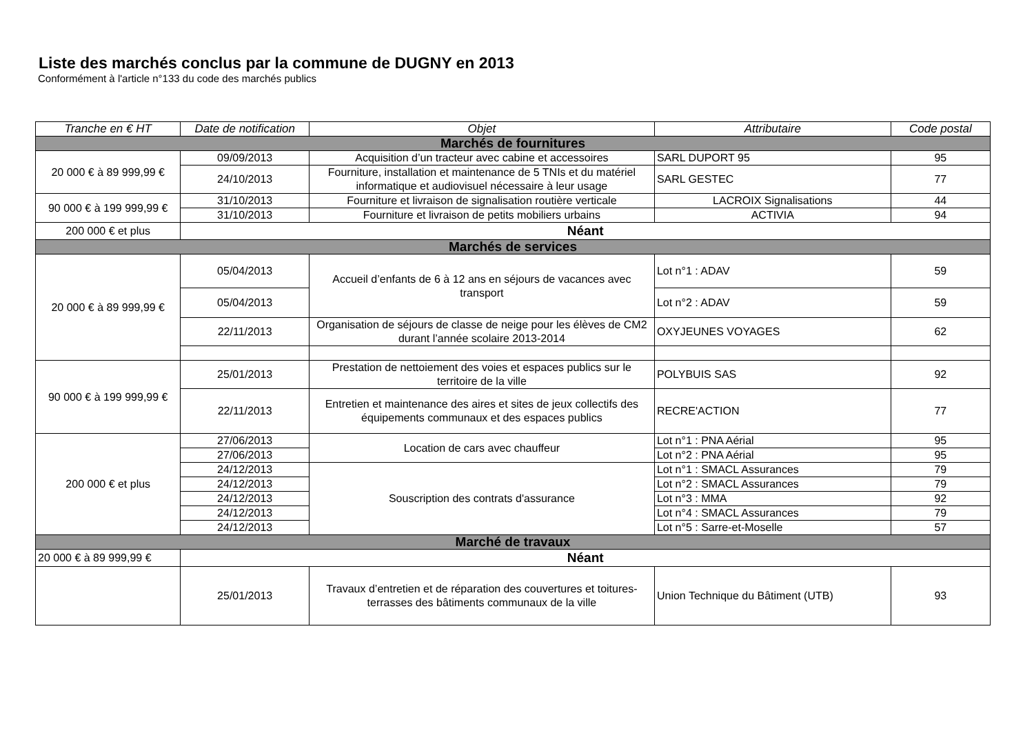Liste des marchés conclus par la commune de DUGNY en 2013
Conformément à l'article n°133 du code des marchés publics
| Tranche en € HT | Date de notification | Objet | Attributaire | Code postal |
| --- | --- | --- | --- | --- |
| Marchés de fournitures | | | | |
| 20 000 € à 89 999,99 € | 09/09/2013 | Acquisition d’un tracteur avec cabine et accessoires | SARL DUPORT 95 | 95 |
| | 24/10/2013 | Fourniture, installation et maintenance de 5 TNIs et du matériel informatique et audiovisuel nécessaire à leur usage | SARL GESTEC | 77 |
| 90 000 € à 199 999,99 € | 31/10/2013 | Fourniture et livraison de signalisation routière verticale | LACROIX Signalisations | 44 |
| | 31/10/2013 | Fourniture et livraison de petits mobiliers urbains | ACTIVIA | 94 |
| 200 000 € et plus | Néant | | | |
| Marchés de services | | | | |
| 20 000 € à 89 999,99 € | 05/04/2013 | Accueil d’enfants de 6 à 12 ans en séjours de vacances avec transport | Lot n°1 : ADAV | 59 |
| | 05/04/2013 | | Lot n°2 : ADAV | 59 |
| | 22/11/2013 | Organisation de séjours de classe de neige pour les élèves de CM2 durant l’année scolaire 2013-2014 | OXYJEUNES VOYAGES | 62 |
| 90 000 € à 199 999,99 € | 25/01/2013 | Prestation de nettoiement des voies et espaces publics sur le territoire de la ville | POLYBUIS SAS | 92 |
| | 22/11/2013 | Entretien et maintenance des aires et sites de jeux collectifs des équipements communaux et des espaces publics | RECRE'ACTION | 77 |
| 200 000 € et plus | 27/06/2013 | Location de cars avec chauffeur | Lot n°1 : PNA Aérial | 95 |
| | 27/06/2013 | | Lot n°2 : PNA Aérial | 95 |
| | 24/12/2013 | Souscription des contrats d'assurance | Lot n°1 : SMACL Assurances | 79 |
| | 24/12/2013 | | Lot n°2 : SMACL Assurances | 79 |
| | 24/12/2013 | | Lot n°3 : MMA | 92 |
| | 24/12/2013 | | Lot n°4 : SMACL Assurances | 79 |
| | 24/12/2013 | | Lot n°5 : Sarre-et-Moselle | 57 |
| Marché de travaux | | | | |
| 20 000 € à 89 999,99 € | Néant | | | |
| | 25/01/2013 | Travaux d’entretien et de réparation des couvertures et toitures-terrasses des bâtiments communaux de la ville | Union Technique du Bâtiment (UTB) | 93 |